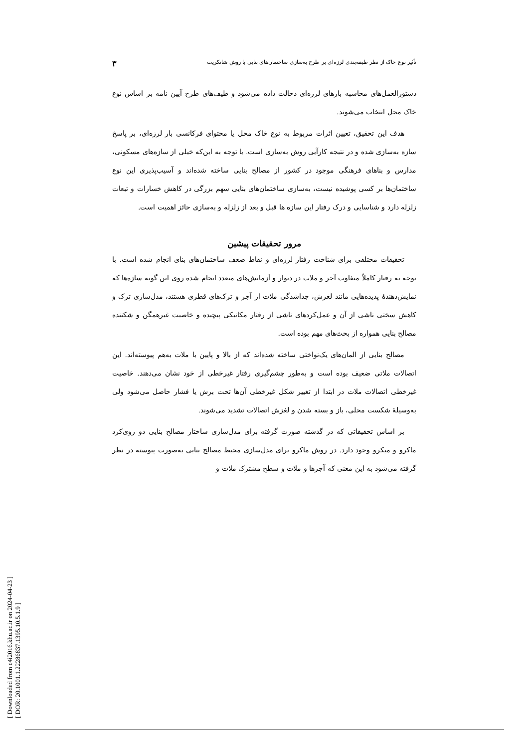[ Downloaded from c4i2016.khu.ac.ir on 2024-04-23 ]
[ DOR: 20.1001.1.22286837.1395.10.5.1.9 ]
تأثیر نوع خاک از نظر طبقه‌بندی لرزه‌ای بر طرح به‌سازی ساختمان‌های بنایی با روش شاتکریت ۳
دستورالعمل‌های محاسبه بارهای لرزه‌ای دخالت داده می‌شود و طیف‌های طرح آیین نامه بر اساس نوع خاک محل انتخاب می‌شوند.
هدف این تحقیق، تعیین اثرات مربوط به نوع خاک محل یا محتوای فرکانسی بار لرزه‌ای، بر پاسخ سازه به‌سازی شده و در نتیجه کارآیی روش به‌سازی است. با توجه به این‌که خیلی از سازه‌های مسکونی، مدارس و بناهای فرهنگی موجود در کشور از مصالح بنایی ساخته شده‌اند و آسیب‌پذیری این نوع ساختمان‌ها بر کسی پوشیده نیست، به‌سازی ساختمان‌های بنایی سهم بزرگی در کاهش خسارات و تبعات زلزله دارد و شناسایی و درک رفتار این سازه ها قبل و بعد از زلزله و به‌سازی حائز اهمیت است.
مرور تحقیقات پیشین
تحقیقات مختلفی برای شناخت رفتار لرزه‌ای و نقاط ضعف ساختمان‌های بنای انجام شده است. با توجه به رفتار کاملاً متفاوت آجر و ملات در دیوار و آزمایش‌های متعدد انجام شده روی این گونه سازه‌ها که نمایش‌دهندهٔ پدیده‌هایی مانند لغزش، جداشدگی ملات از آجر و ترک‌های قطری هستند، مدل‌سازی ترک و کاهش سختی ناشی از آن و عمل‌کردهای ناشی از رفتار مکانیکی پیچیده و خاصیت غیرهمگن و شکننده مصالح بنایی همواره از بحث‌های مهم بوده است.
مصالح بنایی از المان‌های یک‌نواختی ساخته شده‌اند که از بالا و پایین با ملات به‌هم پیوسته‌اند. این اتصالات ملاتی ضعیف بوده است و به‌طور چشم‌گیری رفتار غیرخطی از خود نشان می‌دهند. خاصیت غیرخطی اتصالات ملات در ابتدا از تغییر شکل غیرخطی آن‌ها تحت برش یا فشار حاصل می‌شود ولی به‌وسیلهٔ شکست محلی، باز و بسته شدن و لغزش اتصالات تشدید می‌شوند.
بر اساس تحقیقاتی که در گذشته صورت گرفته برای مدل‌سازی ساختار مصالح بنایی دو روی‌کرد ماکرو و میکرو وجود دارد. در روش ماکرو برای مدل‌سازی محیط مصالح بنایی به‌صورت پیوسته در نظر گرفته می‌شود به این معنی که آجرها و ملات و سطح مشترک ملات و